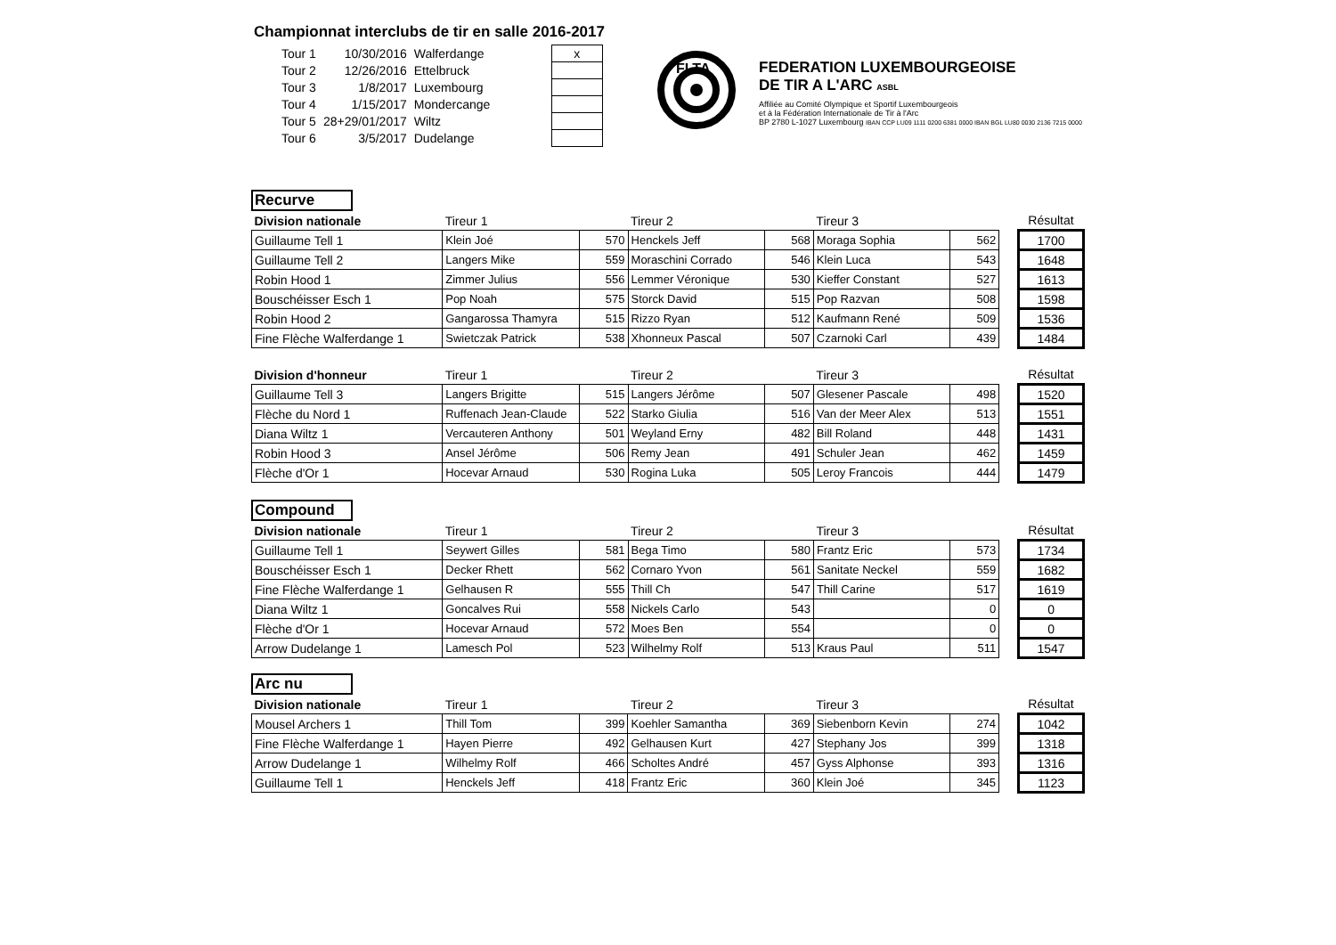Championnat interclubs de tir en salle 2016-2017
| Tour 1 | 10/30/2016 | Walferdange | x |
| Tour 2 | 12/26/2016 | Ettelbruck | |
| Tour 3 | 1/8/2017 | Luxembourg | |
| Tour 4 | 1/15/2017 | Mondercange | |
| Tour 5 | 28+29/01/2017 | Wiltz | |
| Tour 6 | 3/5/2017 | Dudelange | |
FLTA
FEDERATION LUXEMBOURGEOISE
DE TIR A L'ARC ASBL
Affiliée au Comité Olympique et Sportif Luxembourgeois
et à la Fédération Internationale de Tir à l'Arc
BP 2780 L-1027 Luxembourg IBAN CCP LU09 1111 0200 6381 0000 IBAN BGL LU80 0030 2136 7215 0000
Recurve
| Division nationale | Tireur 1 | | Tireur 2 | | Tireur 3 | | | Résultat |
| --- | --- | --- | --- | --- | --- | --- | --- | --- |
| Guillaume Tell 1 | Klein Joé | 570 | Henckels Jeff | 568 | Moraga Sophia | 562 | | 1700 |
| Guillaume Tell 2 | Langers Mike | 559 | Moraschini Corrado | 546 | Klein Luca | 543 | | 1648 |
| Robin Hood 1 | Zimmer Julius | 556 | Lemmer Véronique | 530 | Kieffer Constant | 527 | | 1613 |
| Bouschéisser Esch 1 | Pop Noah | 575 | Storck David | 515 | Pop Razvan | 508 | | 1598 |
| Robin Hood 2 | Gangarossa Thamyra | 515 | Rizzo Ryan | 512 | Kaufmann René | 509 | | 1536 |
| Fine Flèche Walferdange 1 | Swietczak Patrick | 538 | Xhonneux Pascal | 507 | Czarnoki Carl | 439 | | 1484 |
| Division d'honneur | Tireur 1 | | Tireur 2 | | Tireur 3 | | | Résultat |
| --- | --- | --- | --- | --- | --- | --- | --- | --- |
| Guillaume Tell 3 | Langers Brigitte | 515 | Langers Jérôme | 507 | Glesener Pascale | 498 | | 1520 |
| Flèche du Nord 1 | Ruffenach Jean-Claude | 522 | Starko Giulia | 516 | Van der Meer Alex | 513 | | 1551 |
| Diana Wiltz 1 | Vercauteren Anthony | 501 | Weyland Erny | 482 | Bill Roland | 448 | | 1431 |
| Robin Hood 3 | Ansel Jérôme | 506 | Remy Jean | 491 | Schuler Jean | 462 | | 1459 |
| Flèche d'Or 1 | Hocevar Arnaud | 530 | Rogina Luka | 505 | Leroy Francois | 444 | | 1479 |
Compound
| Division nationale | Tireur 1 | | Tireur 2 | | Tireur 3 | | | Résultat |
| --- | --- | --- | --- | --- | --- | --- | --- | --- |
| Guillaume Tell 1 | Seywert Gilles | 581 | Bega Timo | 580 | Frantz Eric | 573 | | 1734 |
| Bouschéisser Esch 1 | Decker Rhett | 562 | Cornaro Yvon | 561 | Sanitate Neckel | 559 | | 1682 |
| Fine Flèche Walferdange 1 | Gelhausen R | 555 | Thill Ch | 547 | Thill Carine | 517 | | 1619 |
| Diana Wiltz 1 | Goncalves Rui | 558 | Nickels Carlo | 543 | | 0 | | 0 |
| Flèche d'Or 1 | Hocevar Arnaud | 572 | Moes Ben | 554 | | 0 | | 0 |
| Arrow Dudelange 1 | Lamesch Pol | 523 | Wilhelmy Rolf | 513 | Kraus Paul | 511 | | 1547 |
Arc nu
| Division nationale | Tireur 1 | | Tireur 2 | | Tireur 3 | | | Résultat |
| --- | --- | --- | --- | --- | --- | --- | --- | --- |
| Mousel Archers 1 | Thill Tom | 399 | Koehler Samantha | 369 | Siebenborn Kevin | 274 | | 1042 |
| Fine Flèche Walferdange 1 | Hayen Pierre | 492 | Gelhausen Kurt | 427 | Stephany Jos | 399 | | 1318 |
| Arrow Dudelange 1 | Wilhelmy Rolf | 466 | Scholtes André | 457 | Gyss Alphonse | 393 | | 1316 |
| Guillaume Tell 1 | Henckels Jeff | 418 | Frantz Eric | 360 | Klein Joé | 345 | | 1123 |